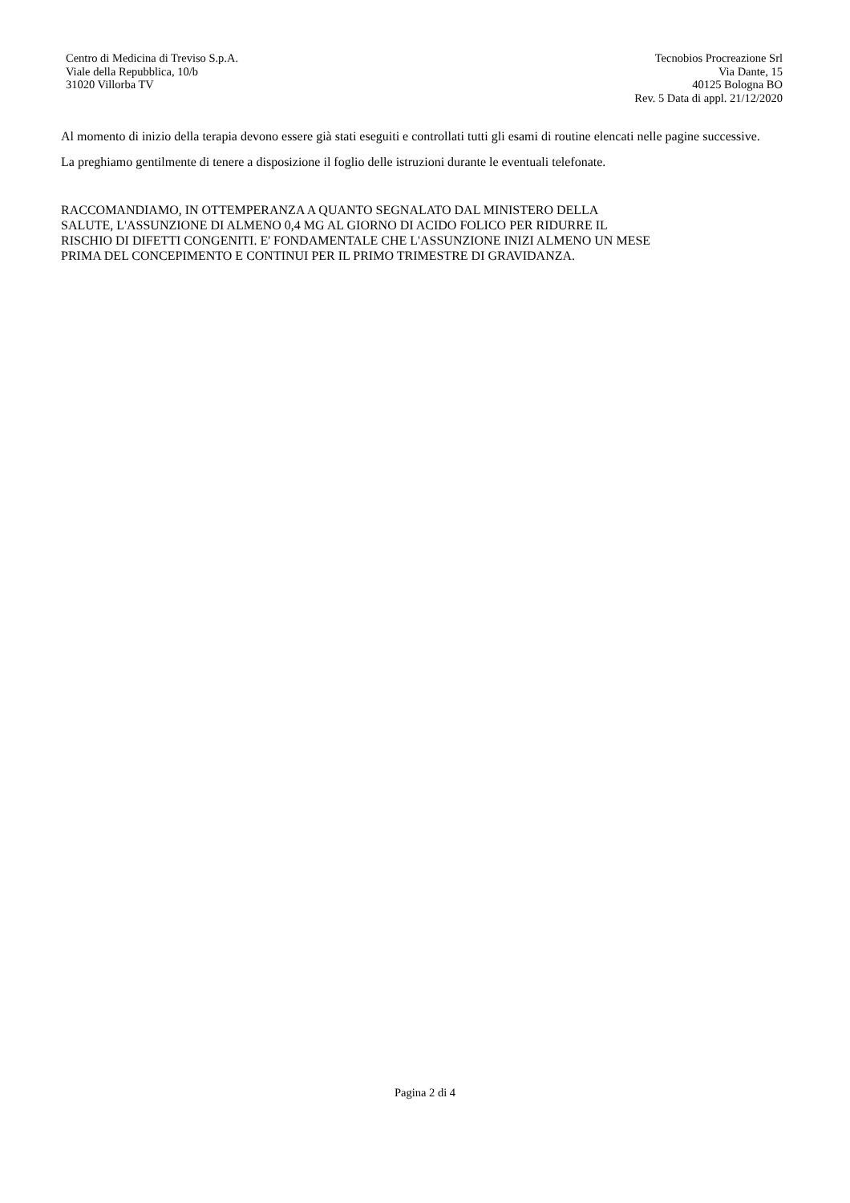Centro di Medicina di Treviso S.p.A.
Viale della Repubblica, 10/b
31020 Villorba TV
Tecnobios Procreazione Srl
Via Dante, 15
40125 Bologna BO
Rev. 5 Data di appl. 21/12/2020
Al momento di inizio della terapia devono essere già stati eseguiti e controllati tutti gli esami di routine elencati nelle pagine successive.
La preghiamo gentilmente di tenere a disposizione il foglio delle istruzioni durante le eventuali telefonate.
RACCOMANDIAMO, IN OTTEMPERANZA A QUANTO SEGNALATO DAL MINISTERO DELLA
SALUTE, L'ASSUNZIONE DI ALMENO 0,4 MG AL GIORNO DI ACIDO FOLICO PER RIDURRE IL
RISCHIO DI DIFETTI CONGENITI. E' FONDAMENTALE CHE L'ASSUNZIONE INIZI ALMENO UN MESE
PRIMA DEL CONCEPIMENTO E CONTINUI PER IL PRIMO TRIMESTRE DI GRAVIDANZA.
Pagina 2 di 4